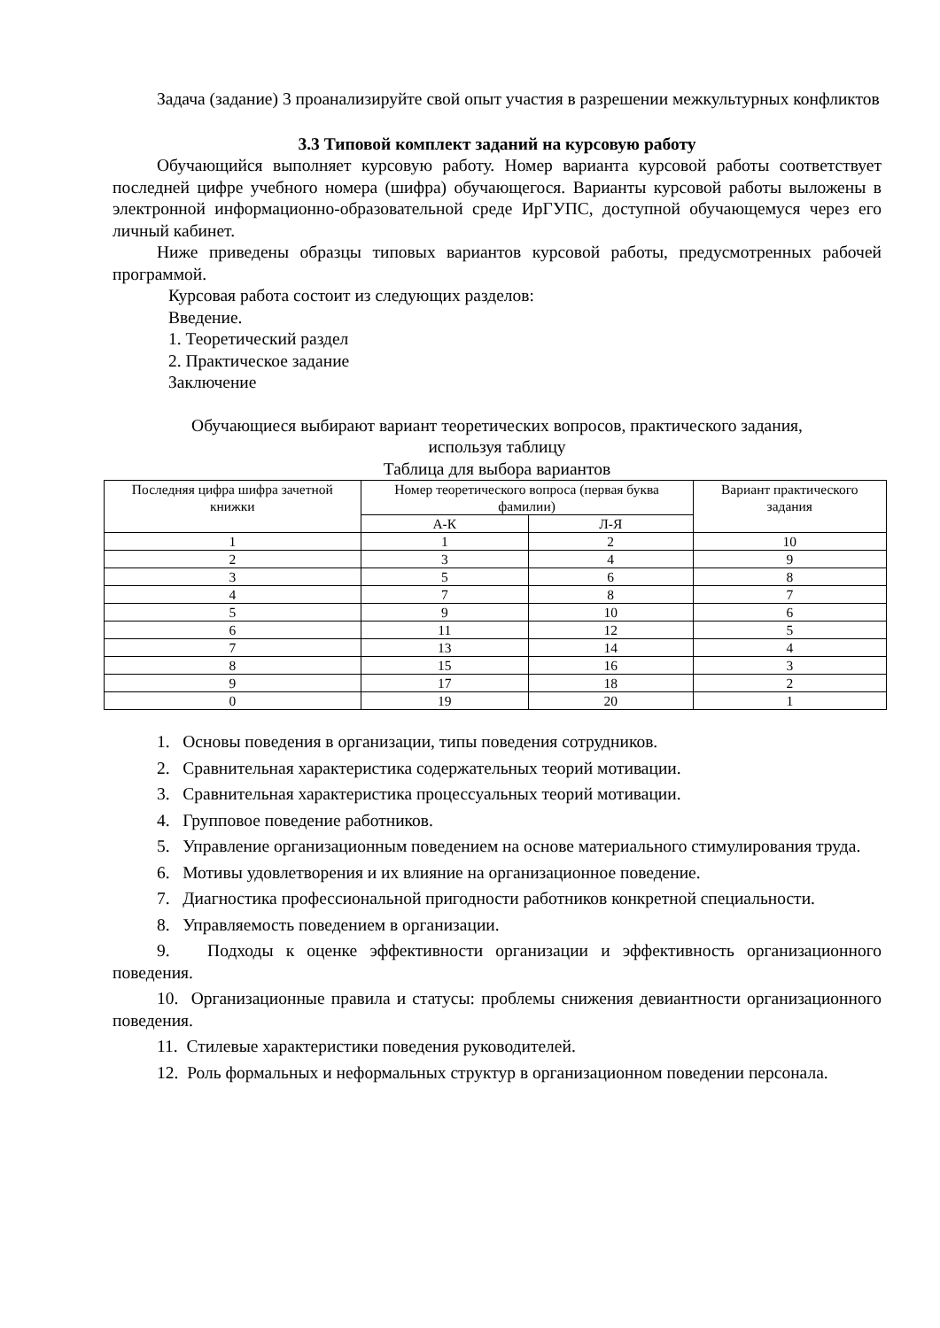Задача (задание) 3 проанализируйте свой опыт участия в разрешении межкультурных конфликтов
3.3 Типовой комплект заданий на курсовую работу
Обучающийся выполняет курсовую работу. Номер варианта курсовой работы соответствует последней цифре учебного номера (шифра) обучающегося. Варианты курсовой работы выложены в электронной информационно-образовательной среде ИрГУПС, доступной обучающемуся через его личный кабинет.
Ниже приведены образцы типовых вариантов курсовой работы, предусмотренных рабочей программой.
Курсовая работа состоит из следующих разделов:
Введение.
1. Теоретический раздел
2. Практическое задание
Заключение
Обучающиеся выбирают вариант теоретических вопросов, практического задания,
используя таблицу
Таблица для выбора вариантов
| Последняя цифра шифра зачетной книжки | Номер теоретического вопроса (первая буква фамилии) | | Вариант практического задания |
| | А-К | Л-Я | |
| 1 | 1 | 2 | 10 |
| 2 | 3 | 4 | 9 |
| 3 | 5 | 6 | 8 |
| 4 | 7 | 8 | 7 |
| 5 | 9 | 10 | 6 |
| 6 | 11 | 12 | 5 |
| 7 | 13 | 14 | 4 |
| 8 | 15 | 16 | 3 |
| 9 | 17 | 18 | 2 |
| 0 | 19 | 20 | 1 |
1. Основы поведения в организации, типы поведения сотрудников.
2. Сравнительная характеристика содержательных теорий мотивации.
3. Сравнительная характеристика процессуальных теорий мотивации.
4. Групповое поведение работников.
5. Управление организационным поведением на основе материального стимулирования труда.
6. Мотивы удовлетворения и их влияние на организационное поведение.
7. Диагностика профессиональной пригодности работников конкретной специальности.
8. Управляемость поведением в организации.
9. Подходы к оценке эффективности организации и эффективность организационного поведения.
10. Организационные правила и статусы: проблемы снижения девиантности организационного поведения.
11. Стилевые характеристики поведения руководителей.
12. Роль формальных и неформальных структур в организационном поведении персонала.